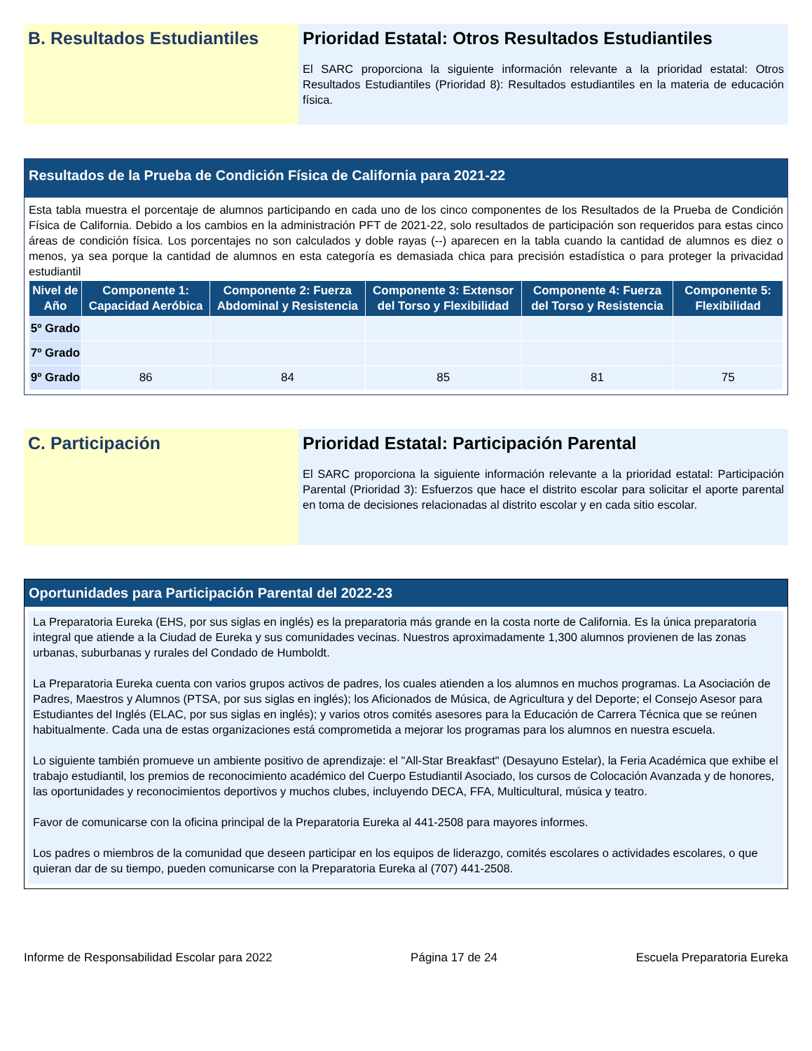B. Resultados Estudiantiles
Prioridad Estatal: Otros Resultados Estudiantiles
El SARC proporciona la siguiente información relevante a la prioridad estatal: Otros Resultados Estudiantiles (Prioridad 8): Resultados estudiantiles en la materia de educación física.
Resultados de la Prueba de Condición Física de California para 2021-22
Esta tabla muestra el porcentaje de alumnos participando en cada uno de los cinco componentes de los Resultados de la Prueba de Condición Física de California. Debido a los cambios en la administración PFT de 2021-22, solo resultados de participación son requeridos para estas cinco áreas de condición física. Los porcentajes no son calculados y doble rayas (--) aparecen en la tabla cuando la cantidad de alumnos es diez o menos, ya sea porque la cantidad de alumnos en esta categoría es demasiada chica para precisión estadística o para proteger la privacidad estudiantil
| Nivel de Año | Componente 1: Capacidad Aeróbica | Componente 2: Fuerza Abdominal y Resistencia | Componente 3: Extensor del Torso y Flexibilidad | Componente 4: Fuerza del Torso y Resistencia | Componente 5: Flexibilidad |
| --- | --- | --- | --- | --- | --- |
| 5º Grado | | | | | |
| 7º Grado | | | | | |
| 9º Grado | 86 | 84 | 85 | 81 | 75 |
C. Participación Prioridad Estatal: Participación Parental
El SARC proporciona la siguiente información relevante a la prioridad estatal: Participación Parental (Prioridad 3): Esfuerzos que hace el distrito escolar para solicitar el aporte parental en toma de decisiones relacionadas al distrito escolar y en cada sitio escolar.
Oportunidades para Participación Parental del 2022-23
La Preparatoria Eureka (EHS, por sus siglas en inglés) es la preparatoria más grande en la costa norte de California. Es la única preparatoria integral que atiende a la Ciudad de Eureka y sus comunidades vecinas. Nuestros aproximadamente 1,300 alumnos provienen de las zonas urbanas, suburbanas y rurales del Condado de Humboldt.
La Preparatoria Eureka cuenta con varios grupos activos de padres, los cuales atienden a los alumnos en muchos programas. La Asociación de Padres, Maestros y Alumnos (PTSA, por sus siglas en inglés); los Aficionados de Música, de Agricultura y del Deporte; el Consejo Asesor para Estudiantes del Inglés (ELAC, por sus siglas en inglés); y varios otros comités asesores para la Educación de Carrera Técnica que se reúnen habitualmente. Cada una de estas organizaciones está comprometida a mejorar los programas para los alumnos en nuestra escuela.
Lo siguiente también promueve un ambiente positivo de aprendizaje: el "All-Star Breakfast" (Desayuno Estelar), la Feria Académica que exhibe el trabajo estudiantil, los premios de reconocimiento académico del Cuerpo Estudiantil Asociado, los cursos de Colocación Avanzada y de honores, las oportunidades y reconocimientos deportivos y muchos clubes, incluyendo DECA, FFA, Multicultural, música y teatro.
Favor de comunicarse con la oficina principal de la Preparatoria Eureka al 441-2508 para mayores informes.
Los padres o miembros de la comunidad que deseen participar en los equipos de liderazgo, comités escolares o actividades escolares, o que quieran dar de su tiempo, pueden comunicarse con la Preparatoria Eureka al (707) 441-2508.
Informe de Responsabilidad Escolar para 2022 Página 17 de 24 Escuela Preparatoria Eureka